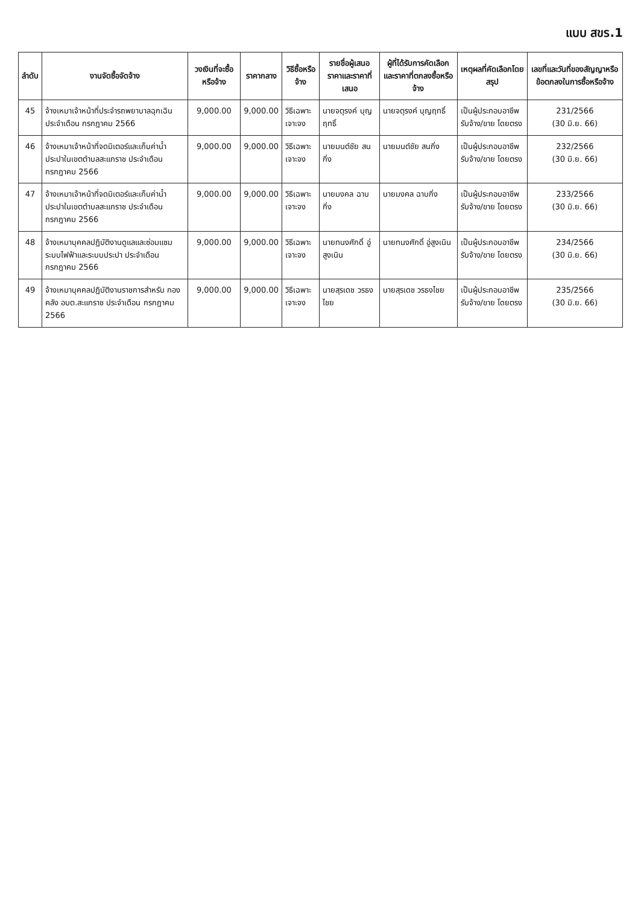แบบ สขร.1
| ลำดับ | งานจัดซื้อจัดจ้าง | วงเงินที่จะซื้อหรือจ้าง | ราคากลาง | วิธีซื้อหรือจ้าง | รายชื่อผู้เสนอราคาและราคาที่เสนอ | ผู้ที่ได้รับการคัดเลือกและราคาที่ตกลงซื้อหรือจ้าง | เหตุผลที่คัดเลือกโดยสรุป | เลขที่และวันที่ของสัญญาหรือข้อตกลงในการซื้อหรือจ้าง |
| --- | --- | --- | --- | --- | --- | --- | --- | --- |
| 45 | จ้างเหมาเจ้าหน้าที่ประจำรถพยาบาลฉุกเฉิน ประจำเดือน กรกฎาคม 2566 | 9,000.00 | 9,000.00 | วิธีเฉพาะเจาะจง | นายจตุรงค์ บุญฤทธิ์ | นายจตุรงค์ บุญฤทธิ์ | เป็นผู้ประกอบอาชีพรับจ้าง/ขาย โดยตรง | 231/2566 (30 มิ.ย. 66) |
| 46 | จ้างเหมาเจ้าหน้าที่จดมิเตอร์และเก็บค่าน้ำประปาในเขตตำบลสะแกราช ประจำเดือน กรกฎาคม 2566 | 9,000.00 | 9,000.00 | วิธีเฉพาะเจาะจง | นายมนต์ชัย สนกิ่ง | นายมนต์ชัย สนกิ่ง | เป็นผู้ประกอบอาชีพรับจ้าง/ขาย โดยตรง | 232/2566 (30 มิ.ย. 66) |
| 47 | จ้างเหมาเจ้าหน้าที่จดมิเตอร์และเก็บค่าน้ำประปาในเขตตำบลสะแกราช ประจำเดือน กรกฎาคม 2566 | 9,000.00 | 9,000.00 | วิธีเฉพาะเจาะจง | นายมงคล ฉาบกิ่ง | นายมงคล ฉาบกิ่ง | เป็นผู้ประกอบอาชีพรับจ้าง/ขาย โดยตรง | 233/2566 (30 มิ.ย. 66) |
| 48 | จ้างเหมาบุคคลปฏิบัติงานดูแลและซ่อมแซมระบบไฟฟ้าและระบบประปา ประจำเดือน กรกฎาคม 2566 | 9,000.00 | 9,000.00 | วิธีเฉพาะเจาะจง | นายทนงศักดิ์ อู่สูงเนิน | นายทนงศักดิ์ อู่สูงเนิน | เป็นผู้ประกอบอาชีพรับจ้าง/ขาย โดยตรง | 234/2566 (30 มิ.ย. 66) |
| 49 | จ้างเหมาบุคคลปฏิบัติงานราชการสำหรับ กองคลัง อบต.สะแกราช ประจำเดือน กรกฎาคม 2566 | 9,000.00 | 9,000.00 | วิธีเฉพาะเจาะจง | นายสุรเดช วรธงไชย | นายสุรเดช วรธงไชย | เป็นผู้ประกอบอาชีพรับจ้าง/ขาย โดยตรง | 235/2566 (30 มิ.ย. 66) |